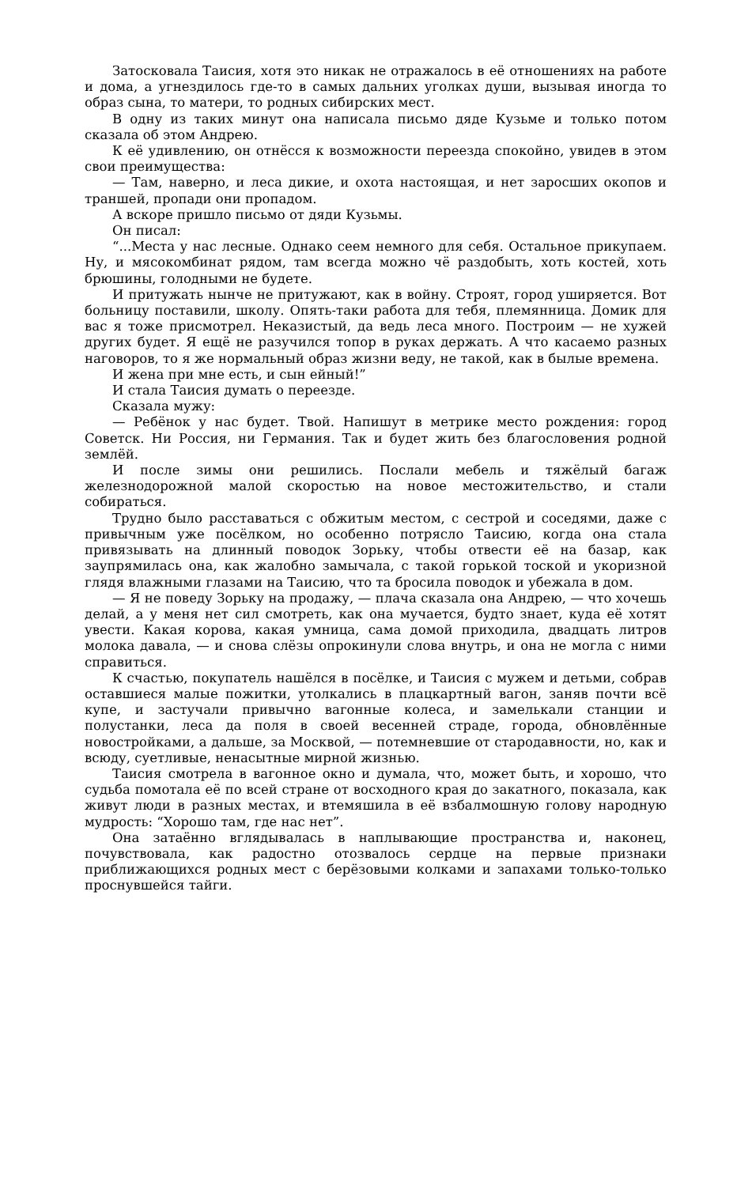Затосковала Таисия, хотя это никак не отражалось в её отношениях на работе и дома, а угнездилось где-то в самых дальних уголках души, вызывая иногда то образ сына, то матери, то родных сибирских мест.
В одну из таких минут она написала письмо дяде Кузьме и только потом сказала об этом Андрею.
К её удивлению, он отнёсся к возможности переезда спокойно, увидев в этом свои преимущества:
— Там, наверно, и леса дикие, и охота настоящая, и нет заросших окопов и траншей, пропади они пропадом.
А вскоре пришло письмо от дяди Кузьмы.
Он писал:
“...Места у нас лесные. Однако сеем немного для себя. Остальное прикупаем. Ну, и мясокомбинат рядом, там всегда можно чё раздобыть, хоть костей, хоть брюшины, голодными не будете.
И притужать нынче не притужают, как в войну. Строят, город уширяется. Вот больницу поставили, школу. Опять-таки работа для тебя, племянница. Домик для вас я тоже присмотрел. Неказистый, да ведь леса много. Построим — не хужей других будет. Я ещё не разучился топор в руках держать. А что касаемо разных наговоров, то я же нормальный образ жизни веду, не такой, как в былые времена.
И жена при мне есть, и сын ейный!”
И стала Таисия думать о переезде.
Сказала мужу:
— Ребёнок у нас будет. Твой. Напишут в метрике место рождения: город Советск. Ни Россия, ни Германия. Так и будет жить без благословения родной землёй.
И после зимы они решились. Послали мебель и тяжёлый багаж железнодорожной малой скоростью на новое местожительство, и стали собираться.
Трудно было расставаться с обжитым местом, с сестрой и соседями, даже с привычным уже посёлком, но особенно потрясло Таисию, когда она стала привязывать на длинный поводок Зорьку, чтобы отвести её на базар, как заупрямилась она, как жалобно замычала, с такой горькой тоской и укоризной глядя влажными глазами на Таисию, что та бросила поводок и убежала в дом.
— Я не поведу Зорьку на продажу, — плача сказала она Андрею, — что хочешь делай, а у меня нет сил смотреть, как она мучается, будто знает, куда её хотят увести. Какая корова, какая умница, сама домой приходила, двадцать литров молока давала, — и снова слёзы опрокинули слова внутрь, и она не могла с ними справиться.
К счастью, покупатель нашёлся в посёлке, и Таисия с мужем и детьми, собрав оставшиеся малые пожитки, утолкались в плацкартный вагон, заняв почти всё купе, и застучали привычно вагонные колеса, и замелькали станции и полустанки, леса да поля в своей весенней страде, города, обновлённые новостройками, а дальше, за Москвой, — потемневшие от стародавности, но, как и всюду, суетливые, ненасытные мирной жизнью.
Таисия смотрела в вагонное окно и думала, что, может быть, и хорошо, что судьба помотала её по всей стране от восходного края до закатного, показала, как живут люди в разных местах, и втемяшила в её взбалмошную голову народную мудрость: “Хорошо там, где нас нет”.
Она затаённо вглядывалась в наплывающие пространства и, наконец, почувствовала, как радостно отозвалось сердце на первые признаки приближающихся родных мест с берёзовыми колками и запахами только-только проснувшейся тайги.